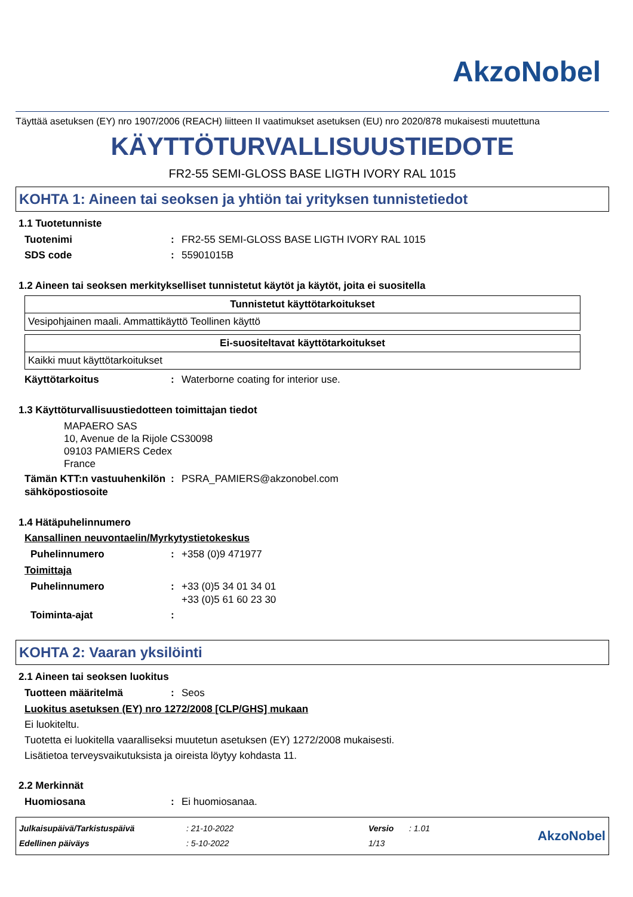AkzoNobel
Täyttää asetuksen (EY) nro 1907/2006 (REACH) liitteen II vaatimukset asetuksen (EU) nro 2020/878 mukaisesti muutettuna
KÄYTTÖTURVALLISUUSTIEDOTE
FR2-55 SEMI-GLOSS BASE LIGTH IVORY RAL 1015
KOHTA 1: Aineen tai seoksen ja yhtiön tai yrityksen tunnistetiedot
1.1 Tuotetunniste
Tuotenimi: FR2-55 SEMI-GLOSS BASE LIGTH IVORY RAL 1015
SDS code: 55901015B
1.2 Aineen tai seoksen merkitykselliset tunnistetut käytöt ja käytöt, joita ei suositella
| Tunnistetut käyttötarkoitukset |
| --- |
| Vesipohjainen maali. Ammattikäyttö Teollinen käyttö |
| Ei-suositeltavat käyttötarkoitukset |
| --- |
| Kaikki muut käyttötarkoitukset |
Käyttötarkoitus: Waterborne coating for interior use.
1.3 Käyttöturvallisuustiedotteen toimittajan tiedot
MAPAERO SAS
10, Avenue de la Rijole CS30098
09103 PAMIERS Cedex
France
Tämän KTT:n vastuuhenkilön sähköpostiosoite: PSRA_PAMIERS@akzonobel.com
1.4 Hätäpuhelinnumero
Kansallinen neuvontaelin/Myrkytystietokeskus
Puhelinnumero: +358 (0)9 471977
Toimittaja
Puhelinnumero: +33 (0)5 34 01 34 01
+33 (0)5 61 60 23 30
Toiminta-ajat:
KOHTA 2: Vaaran yksilöinti
2.1 Aineen tai seoksen luokitus
Tuotteen määritelmä: Seos
Luokitus asetuksen (EY) nro 1272/2008 [CLP/GHS] mukaan
Ei luokiteltu.
Tuotetta ei luokitella vaaralliseksi muutetun asetuksen (EY) 1272/2008 mukaisesti.
Lisätietoa terveysvaikutuksista ja oireista löytyy kohdasta 11.
2.2 Merkinnät
Huomiosana: Ei huomiosanaa.
Julkaisupäivä/Tarkistuspäivä
Edellinen päiväys
: 21-10-2022
: 5-10-2022
Versio
1/13
: 1.01
AkzoNobel